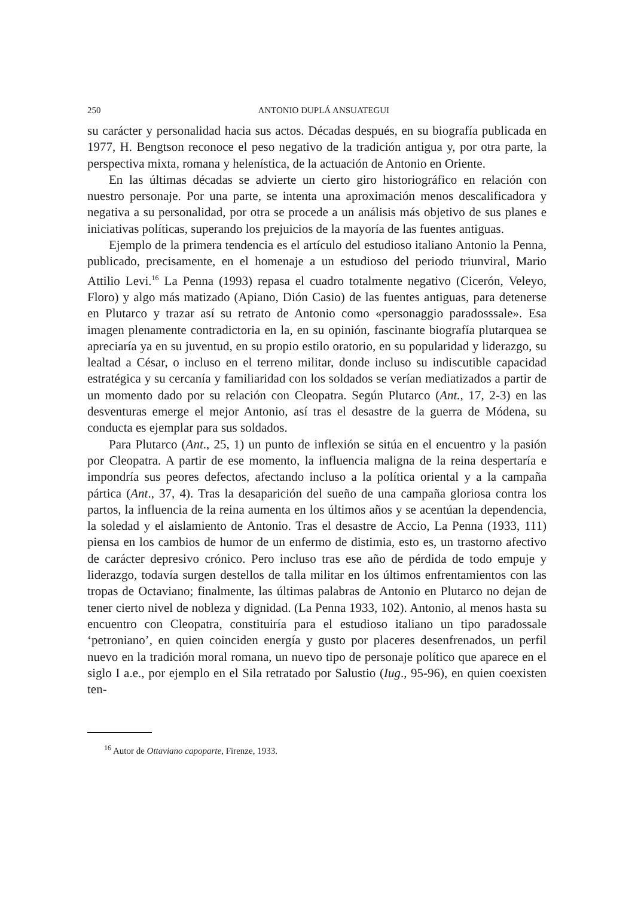250
ANTONIO DUPLÁ ANSUATEGUI
su carácter y personalidad hacia sus actos. Décadas después, en su biografía publicada en 1977, H. Bengtson reconoce el peso negativo de la tradición antigua y, por otra parte, la perspectiva mixta, romana y helenística, de la actuación de Antonio en Oriente.
En las últimas décadas se advierte un cierto giro historiográfico en relación con nuestro personaje. Por una parte, se intenta una aproximación menos descalificadora y negativa a su personalidad, por otra se procede a un análisis más objetivo de sus planes e iniciativas políticas, superando los prejuicios de la mayoría de las fuentes antiguas.
Ejemplo de la primera tendencia es el artículo del estudioso italiano Antonio la Penna, publicado, precisamente, en el homenaje a un estudioso del periodo triunviral, Mario Attilio Levi.<sup>16</sup> La Penna (1993) repasa el cuadro totalmente negativo (Cicerón, Veleyo, Floro) y algo más matizado (Apiano, Dión Casio) de las fuentes antiguas, para detenerse en Plutarco y trazar así su retrato de Antonio como «personaggio paradosssale». Esa imagen plenamente contradictoria en la, en su opinión, fascinante biografía plutarquea se apreciaría ya en su juventud, en su propio estilo oratorio, en su popularidad y liderazgo, su lealtad a César, o incluso en el terreno militar, donde incluso su indiscutible capacidad estratégica y su cercanía y familiaridad con los soldados se verían mediatizados a partir de un momento dado por su relación con Cleopatra. Según Plutarco (Ant., 17, 2-3) en las desventuras emerge el mejor Antonio, así tras el desastre de la guerra de Módena, su conducta es ejemplar para sus soldados.
Para Plutarco (Ant., 25, 1) un punto de inflexión se sitúa en el encuentro y la pasión por Cleopatra. A partir de ese momento, la influencia maligna de la reina despertaría e impondría sus peores defectos, afectando incluso a la política oriental y a la campaña pártica (Ant., 37, 4). Tras la desaparición del sueño de una campaña gloriosa contra los partos, la influencia de la reina aumenta en los últimos años y se acentúan la dependencia, la soledad y el aislamiento de Antonio. Tras el desastre de Accio, La Penna (1933, 111) piensa en los cambios de humor de un enfermo de distimia, esto es, un trastorno afectivo de carácter depresivo crónico. Pero incluso tras ese año de pérdida de todo empuje y liderazgo, todavía surgen destellos de talla militar en los últimos enfrentamientos con las tropas de Octaviano; finalmente, las últimas palabras de Antonio en Plutarco no dejan de tener cierto nivel de nobleza y dignidad. (La Penna 1933, 102). Antonio, al menos hasta su encuentro con Cleopatra, constituiría para el estudioso italiano un tipo paradossale ‘petroniano’, en quien coinciden energía y gusto por placeres desenfrenados, un perfil nuevo en la tradición moral romana, un nuevo tipo de personaje político que aparece en el siglo I a.e., por ejemplo en el Sila retratado por Salustio (Iug., 95-96), en quien coexisten ten-
<sup>16</sup> Autor de Ottaviano capoparte, Firenze, 1933.